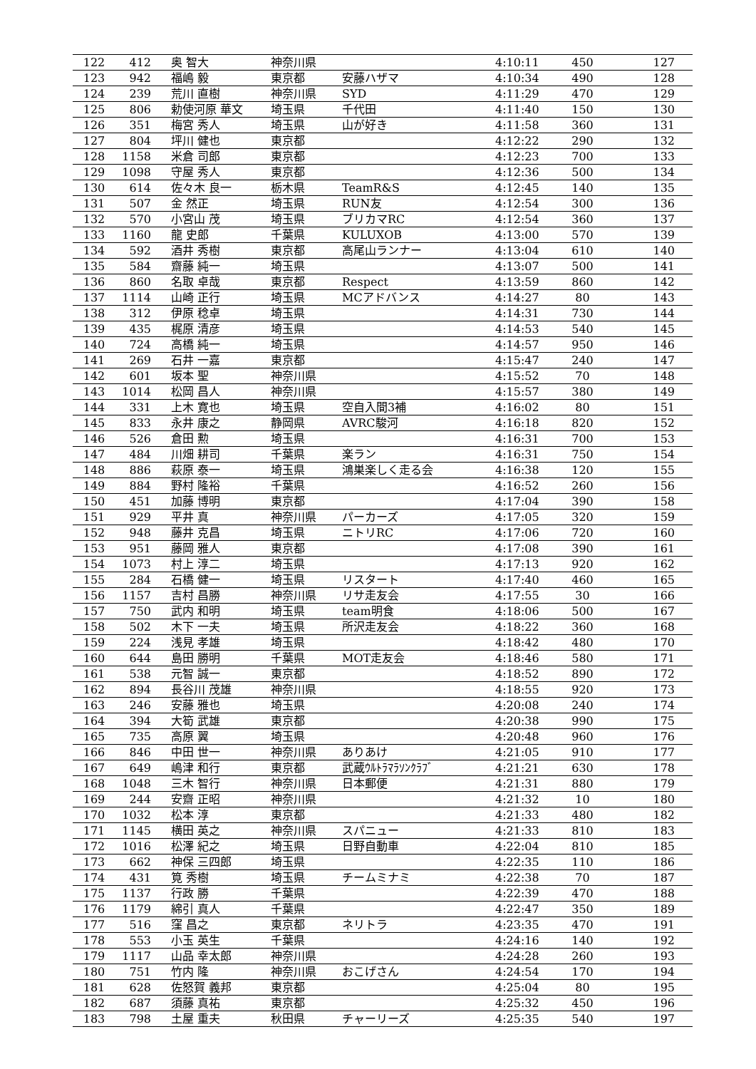| 122 | 412 | 奥 智大 | 神奈川県 | | 4:10:11 | 450 | 127 |
| 123 | 942 | 福嶋 毅 | 東京都 | 安藤ハザマ | 4:10:34 | 490 | 128 |
| 124 | 239 | 荒川 直樹 | 神奈川県 | SYD | 4:11:29 | 470 | 129 |
| 125 | 806 | 勅使河原 華文 | 埼玉県 | 千代田 | 4:11:40 | 150 | 130 |
| 126 | 351 | 梅宮 秀人 | 埼玉県 | 山が好き | 4:11:58 | 360 | 131 |
| 127 | 804 | 坪川 健也 | 東京都 | | 4:12:22 | 290 | 132 |
| 128 | 1158 | 米倉 司郎 | 東京都 | | 4:12:23 | 700 | 133 |
| 129 | 1098 | 守屋 秀人 | 東京都 | | 4:12:36 | 500 | 134 |
| 130 | 614 | 佐々木 良一 | 栃木県 | TeamR&S | 4:12:45 | 140 | 135 |
| 131 | 507 | 金 然正 | 埼玉県 | RUN友 | 4:12:54 | 300 | 136 |
| 132 | 570 | 小宮山 茂 | 埼玉県 | ブリカマRC | 4:12:54 | 360 | 137 |
| 133 | 1160 | 龍 史郎 | 千葉県 | KULUXOB | 4:13:00 | 570 | 139 |
| 134 | 592 | 酒井 秀樹 | 東京都 | 高尾山ランナー | 4:13:04 | 610 | 140 |
| 135 | 584 | 齋藤 純一 | 埼玉県 | | 4:13:07 | 500 | 141 |
| 136 | 860 | 名取 卓哉 | 東京都 | Respect | 4:13:59 | 860 | 142 |
| 137 | 1114 | 山崎 正行 | 埼玉県 | MCアドバンス | 4:14:27 | 80 | 143 |
| 138 | 312 | 伊原 稔卓 | 埼玉県 | | 4:14:31 | 730 | 144 |
| 139 | 435 | 梶原 清彦 | 埼玉県 | | 4:14:53 | 540 | 145 |
| 140 | 724 | 高橋 純一 | 埼玉県 | | 4:14:57 | 950 | 146 |
| 141 | 269 | 石井 一嘉 | 東京都 | | 4:15:47 | 240 | 147 |
| 142 | 601 | 坂本 聖 | 神奈川県 | | 4:15:52 | 70 | 148 |
| 143 | 1014 | 松岡 昌人 | 神奈川県 | | 4:15:57 | 380 | 149 |
| 144 | 331 | 上木 寛也 | 埼玉県 | 空自入間3補 | 4:16:02 | 80 | 151 |
| 145 | 833 | 永井 康之 | 静岡県 | AVRC駿河 | 4:16:18 | 820 | 152 |
| 146 | 526 | 倉田 勲 | 埼玉県 | | 4:16:31 | 700 | 153 |
| 147 | 484 | 川畑 耕司 | 千葉県 | 楽ラン | 4:16:31 | 750 | 154 |
| 148 | 886 | 萩原 泰一 | 埼玉県 | 鴻巣楽しく走る会 | 4:16:38 | 120 | 155 |
| 149 | 884 | 野村 隆裕 | 千葉県 | | 4:16:52 | 260 | 156 |
| 150 | 451 | 加藤 博明 | 東京都 | | 4:17:04 | 390 | 158 |
| 151 | 929 | 平井 真 | 神奈川県 | パーカーズ | 4:17:05 | 320 | 159 |
| 152 | 948 | 藤井 克昌 | 埼玉県 | ニトリRC | 4:17:06 | 720 | 160 |
| 153 | 951 | 藤岡 雅人 | 東京都 | | 4:17:08 | 390 | 161 |
| 154 | 1073 | 村上 淳二 | 埼玉県 | | 4:17:13 | 920 | 162 |
| 155 | 284 | 石橋 健一 | 埼玉県 | リスタート | 4:17:40 | 460 | 165 |
| 156 | 1157 | 吉村 昌勝 | 神奈川県 | リサ走友会 | 4:17:55 | 30 | 166 |
| 157 | 750 | 武内 和明 | 埼玉県 | team明食 | 4:18:06 | 500 | 167 |
| 158 | 502 | 木下 一夫 | 埼玉県 | 所沢走友会 | 4:18:22 | 360 | 168 |
| 159 | 224 | 浅見 孝雄 | 埼玉県 | | 4:18:42 | 480 | 170 |
| 160 | 644 | 島田 勝明 | 千葉県 | MOT走友会 | 4:18:46 | 580 | 171 |
| 161 | 538 | 元智 誠一 | 東京都 | | 4:18:52 | 890 | 172 |
| 162 | 894 | 長谷川 茂雄 | 神奈川県 | | 4:18:55 | 920 | 173 |
| 163 | 246 | 安藤 雅也 | 埼玉県 | | 4:20:08 | 240 | 174 |
| 164 | 394 | 大筍 武雄 | 東京都 | | 4:20:38 | 990 | 175 |
| 165 | 735 | 高原 翼 | 埼玉県 | | 4:20:48 | 960 | 176 |
| 166 | 846 | 中田 世一 | 神奈川県 | ありあけ | 4:21:05 | 910 | 177 |
| 167 | 649 | 嶋津 和行 | 東京都 | 武蔵ｳﾙﾄﾗﾏﾗｿﾝｸﾗﾌﾞ | 4:21:21 | 630 | 178 |
| 168 | 1048 | 三木 智行 | 神奈川県 | 日本郵便 | 4:21:31 | 880 | 179 |
| 169 | 244 | 安齋 正昭 | 神奈川県 | | 4:21:32 | 10 | 180 |
| 170 | 1032 | 松本 淳 | 東京都 | | 4:21:33 | 480 | 182 |
| 171 | 1145 | 横田 英之 | 神奈川県 | スパニュー | 4:21:33 | 810 | 183 |
| 172 | 1016 | 松澤 紀之 | 埼玉県 | 日野自動車 | 4:22:04 | 810 | 185 |
| 173 | 662 | 神保 三四郎 | 埼玉県 | | 4:22:35 | 110 | 186 |
| 174 | 431 | 筧 秀樹 | 埼玉県 | チームミナミ | 4:22:38 | 70 | 187 |
| 175 | 1137 | 行政 勝 | 千葉県 | | 4:22:39 | 470 | 188 |
| 176 | 1179 | 綿引 真人 | 千葉県 | | 4:22:47 | 350 | 189 |
| 177 | 516 | 窪 昌之 | 東京都 | ネリトラ | 4:23:35 | 470 | 191 |
| 178 | 553 | 小玉 英生 | 千葉県 | | 4:24:16 | 140 | 192 |
| 179 | 1117 | 山品 幸太郎 | 神奈川県 | | 4:24:28 | 260 | 193 |
| 180 | 751 | 竹内 隆 | 神奈川県 | おこげさん | 4:24:54 | 170 | 194 |
| 181 | 628 | 佐怒賀 義邦 | 東京都 | | 4:25:04 | 80 | 195 |
| 182 | 687 | 須藤 真祐 | 東京都 | | 4:25:32 | 450 | 196 |
| 183 | 798 | 土屋 重夫 | 秋田県 | チャーリーズ | 4:25:35 | 540 | 197 |